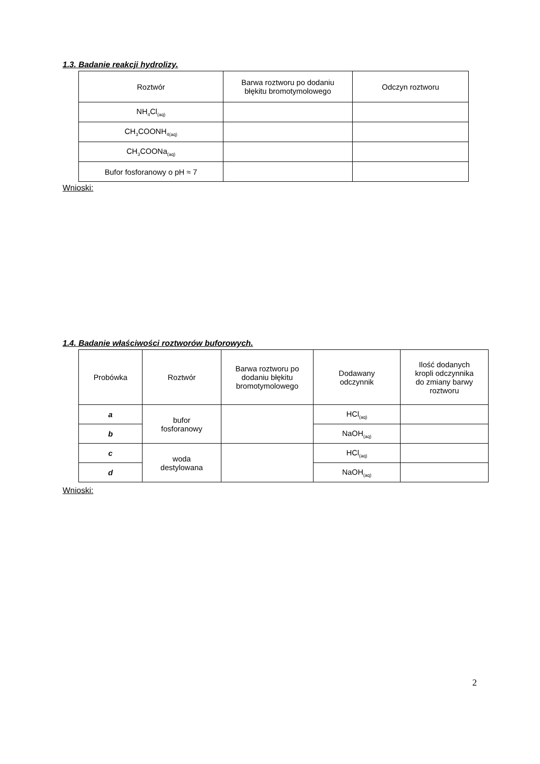1.3. Badanie reakcji hydrolizy.
| Roztwór | Barwa roztworu po dodaniu błękitu bromotymolowego | Odczyn roztworu |
| --- | --- | --- |
| NH<sub>4</sub>Cl<sub>(aq)</sub> | | |
| CH<sub>3</sub>COONH<sub>4(aq)</sub> | | |
| CH<sub>3</sub>COONa<sub>(aq)</sub> | | |
| Bufor fosforanowy o pH ≈ 7 | | |
Wnioski:
1.4. Badanie właściwości roztworów buforowych.
| Probówka | Roztwór | Barwa roztworu po dodaniu błękitu bromotymolowego | Dodawany odczynnik | Ilość dodanych kropli odczynnika do zmiany barwy roztworu |
| --- | --- | --- | --- | --- |
| a | bufor fosforanowy | | HCl<sub>(aq)</sub> | |
| b | | | NaOH<sub>(aq)</sub> | |
| c | woda destylowana | | HCl<sub>(aq)</sub> | |
| d | | | NaOH<sub>(aq)</sub> | |
Wnioski:
2